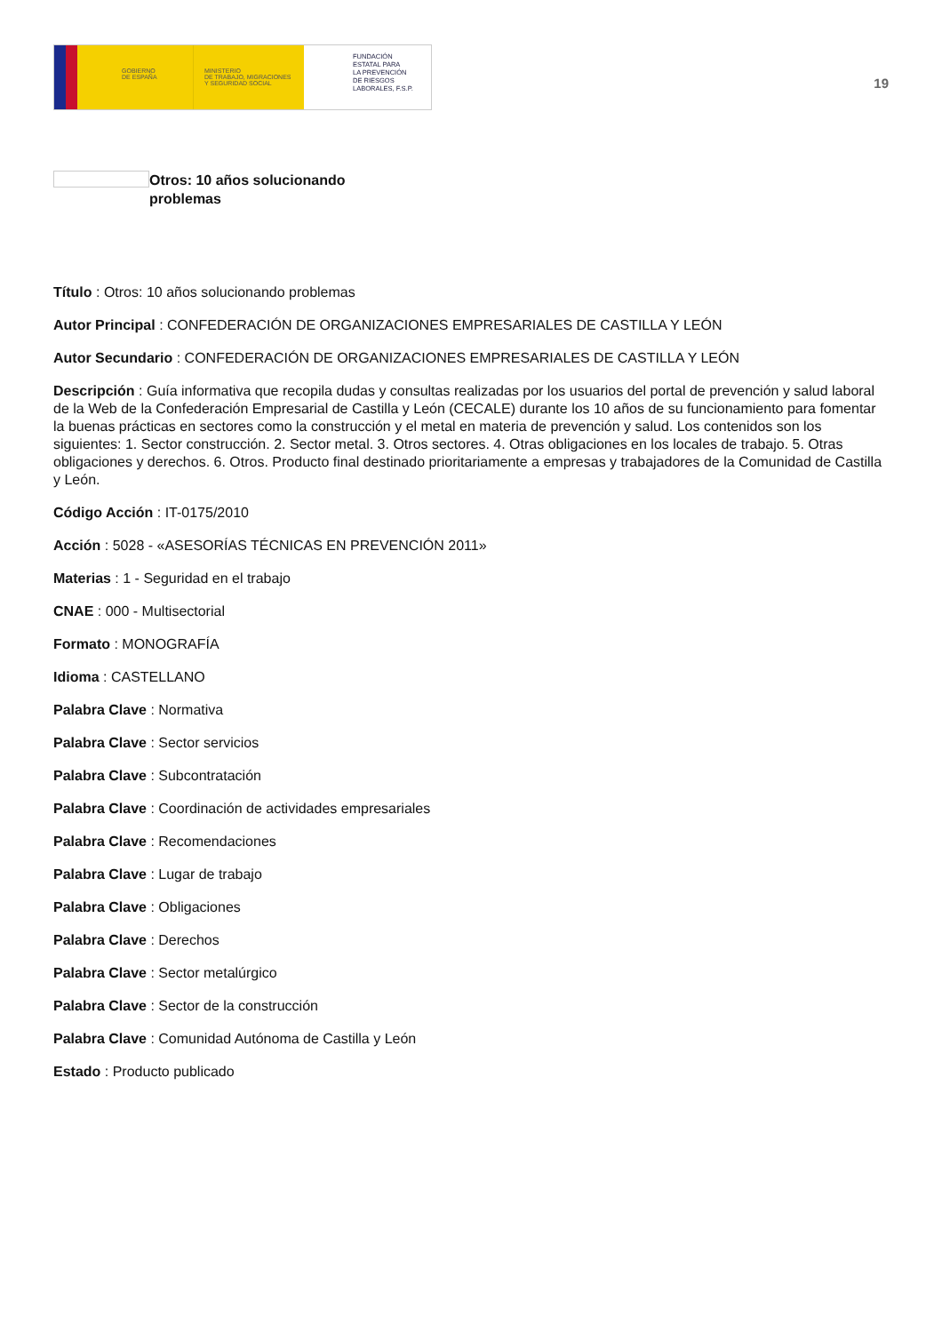GOBIERNO
DE ESPAÑA
MINISTERIO
DE TRABAJO, MIGRACIONES
Y SEGURIDAD SOCIAL
FUNDACIÓN
ESTATAL PARA
LA PREVENCIÓN
DE RIESGOS
LABORALES, F.S.P.
19
Otros: 10 años solucionando problemas
Título : Otros: 10 años solucionando problemas
Autor Principal : CONFEDERACIÓN DE ORGANIZACIONES EMPRESARIALES DE CASTILLA Y LEÓN
Autor Secundario : CONFEDERACIÓN DE ORGANIZACIONES EMPRESARIALES DE CASTILLA Y LEÓN
Descripción : Guía informativa que recopila dudas y consultas realizadas por los usuarios del portal de prevención y salud laboral de la Web de la Confederación Empresarial de Castilla y León (CECALE) durante los 10 años de su funcionamiento para fomentar la buenas prácticas en sectores como la construcción y el metal en materia de prevención y salud. Los contenidos son los siguientes: 1. Sector construcción. 2. Sector metal. 3. Otros sectores. 4. Otras obligaciones en los locales de trabajo. 5. Otras obligaciones y derechos. 6. Otros. Producto final destinado prioritariamente a empresas y trabajadores de la Comunidad de Castilla y León.
Código Acción : IT-0175/2010
Acción : 5028 - «ASESORÍAS TÉCNICAS EN PREVENCIÓN 2011»
Materias : 1 - Seguridad en el trabajo
CNAE : 000 - Multisectorial
Formato : MONOGRAFÍA
Idioma : CASTELLANO
Palabra Clave : Normativa
Palabra Clave : Sector servicios
Palabra Clave : Subcontratación
Palabra Clave : Coordinación de actividades empresariales
Palabra Clave : Recomendaciones
Palabra Clave : Lugar de trabajo
Palabra Clave : Obligaciones
Palabra Clave : Derechos
Palabra Clave : Sector metalúrgico
Palabra Clave : Sector de la construcción
Palabra Clave : Comunidad Autónoma de Castilla y León
Estado : Producto publicado